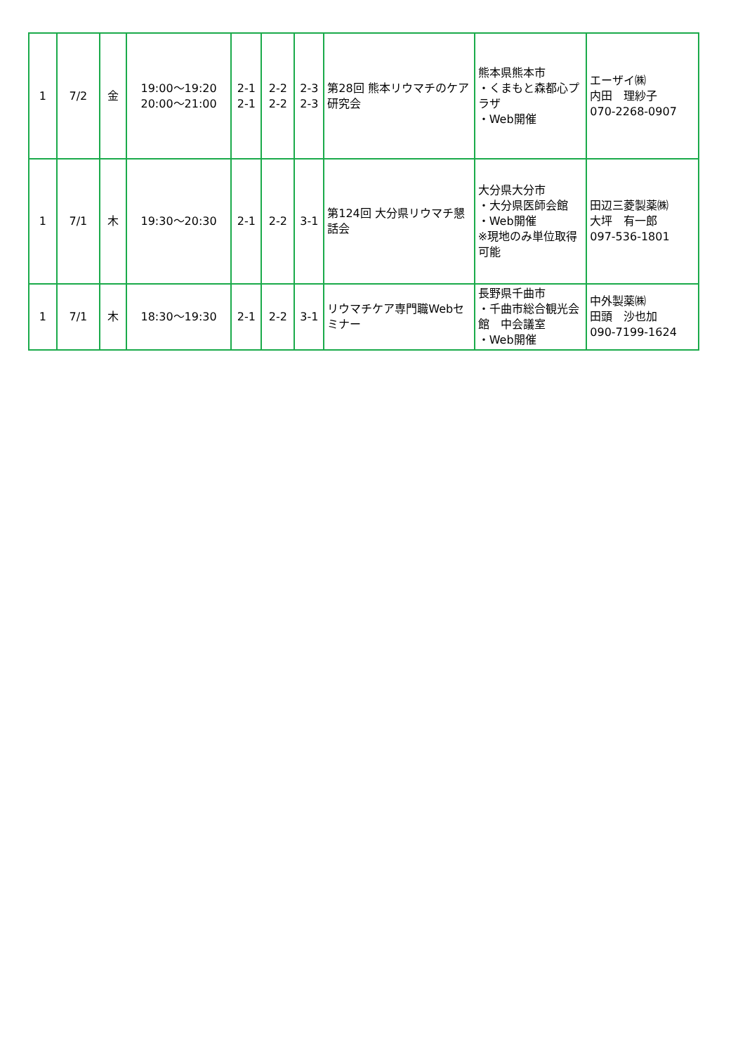| 1 | 7/2 | 金 | 19:00～19:20 20:00～21:00 | 2-1 2-1 | 2-2 2-2 | 2-3 2-3 | 第28回 熊本リウマチのケア研究会 | 熊本県熊本市 ・くまもと森都心プラザ ・Web開催 | エーザイ㈱ 内田 理紗子 070-2268-0907 |
| 1 | 7/1 | 木 | 19:30～20:30 | 2-1 | 2-2 | 3-1 | 第124回 大分県リウマチ懇話会 | 大分県大分市 ・大分県医師会館 ・Web開催 ※現地のみ単位取得可能 | 田辺三菱製薬㈱ 大坪 有一郎 097-536-1801 |
| 1 | 7/1 | 木 | 18:30～19:30 | 2-1 | 2-2 | 3-1 | リウマチケア専門職Webセミナー | 長野県千曲市 ・千曲市総合観光会館 中会議室 ・Web開催 | 中外製薬㈱ 田頭 沙也加 090-7199-1624 |